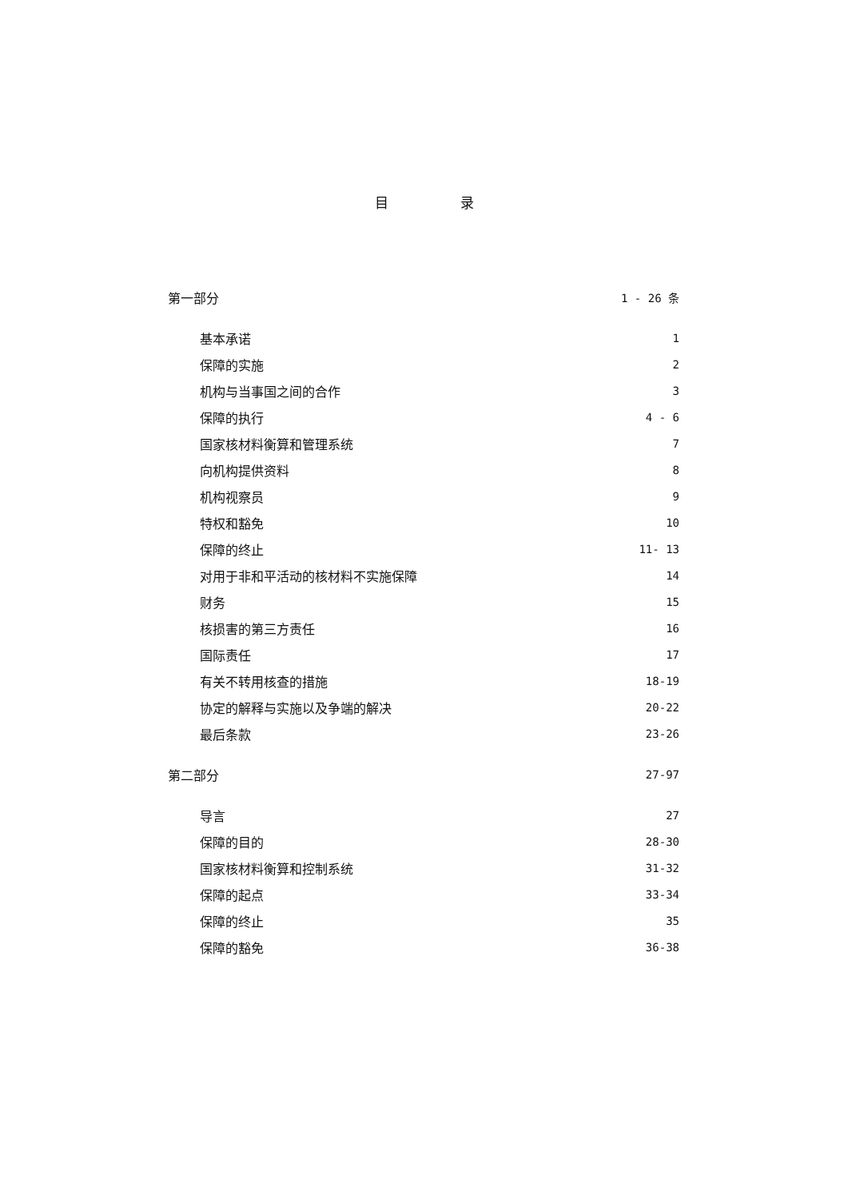目录
第一部分 1 - 26 条
基本承诺 1
保障的实施 2
机构与当事国之间的合作 3
保障的执行 4 - 6
国家核材料衡算和管理系统 7
向机构提供资料 8
机构视察员 9
特权和豁免 10
保障的终止 11- 13
对用于非和平活动的核材料不实施保障 14
财务 15
核损害的第三方责任 16
国际责任 17
有关不转用核查的措施 18-19
协定的解释与实施以及争端的解决 20-22
最后条款 23-26
第二部分 27-97
导言 27
保障的目的 28-30
国家核材料衡算和控制系统 31-32
保障的起点 33-34
保障的终止 35
保障的豁免 36-38